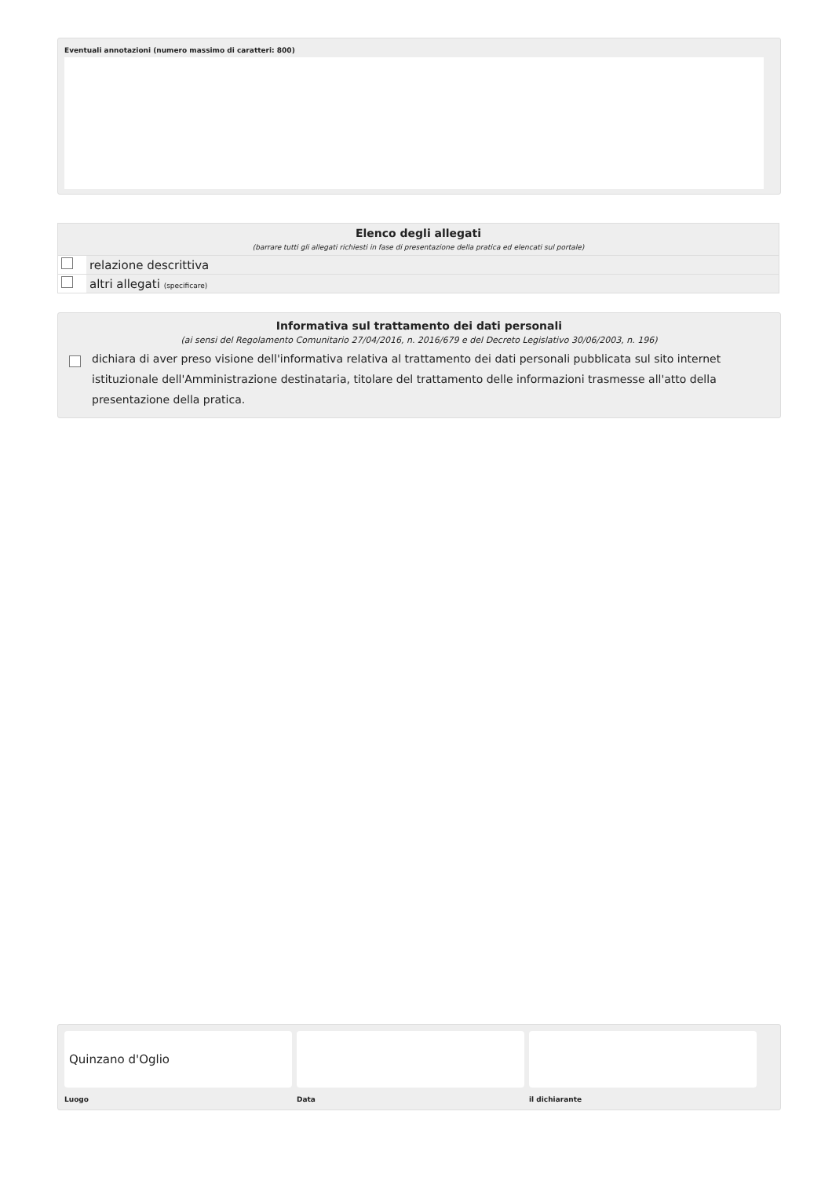Eventuali annotazioni (numero massimo di caratteri: 800)
| Elenco degli allegati (barrare tutti gli allegati richiesti in fase di presentazione della pratica ed elencati sul portale) | |
| --- | --- |
| | relazione descrittiva |
| | altri allegati (specificare) |
Informativa sul trattamento dei dati personali
(ai sensi del Regolamento Comunitario 27/04/2016, n. 2016/679 e del Decreto Legislativo 30/06/2003, n. 196)
dichiara di aver preso visione dell'informativa relativa al trattamento dei dati personali pubblicata sul sito internet istituzionale dell'Amministrazione destinataria, titolare del trattamento delle informazioni trasmesse all'atto della presentazione della pratica.
Quinzano d'Oglio
Luogo
Data il dichiarante